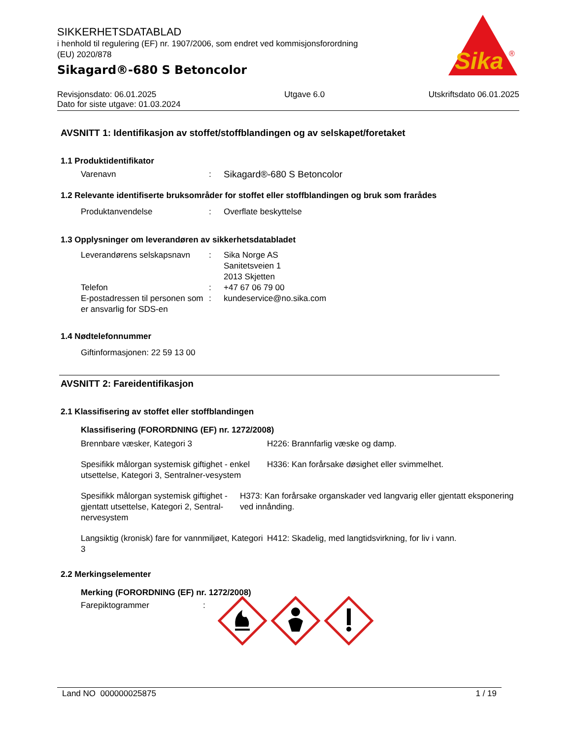Sika
®
SIKKERHETSDATABLAD
i henhold til regulering (EF) nr. 1907/2006, som endret ved kommisjonsforordning
(EU) 2020/878
Sikagard®-680 S Betoncolor
Revisjonsdato: 06.01.2025
Dato for siste utgave: 01.03.2024
Utgave 6.0 Utskriftsdato 06.01.2025
AVSNITT 1: Identifikasjon av stoffet/stoffblandingen og av selskapet/foretaket
1.1 Produktidentifikator
Varenavn : Sikagard®-680 S Betoncolor
1.2 Relevante identifiserte bruksområder for stoffet eller stoffblandingen og bruk som frarådes
Produktanvendelse : Overflate beskyttelse
1.3 Opplysninger om leverandøren av sikkerhetsdatabladet
Leverandørens selskapsnavn
: Sika Norge AS
Sanitetsveien 1
2013 Skjetten
Telefon : +47 67 06 79 00
E-postadressen til personen som er ansvarlig for SDS-en
: kundeservice@no.sika.com
1.4 Nødtelefonnummer
Giftinformasjonen: 22 59 13 00
AVSNITT 2: Fareidentifikasjon
2.1 Klassifisering av stoffet eller stoffblandingen
Klassifisering (FORORDNING (EF) nr. 1272/2008)
Brennbare væsker, Kategori 3 H226: Brannfarlig væske og damp.
Spesifikk målorgan systemisk giftighet - enkel utsettelse, Kategori 3, Sentralner-vesystem
H336: Kan forårsake døsighet eller svimmelhet.
Spesifikk målorgan systemisk giftighet - gjentatt utsettelse, Kategori 2, Sentral-nervesystem
H373: Kan forårsake organskader ved langvarig eller gjentatt eksponering ved innånding.
Langsiktig (kronisk) fare for vannmiljøet, Kategori 3
H412: Skadelig, med langtidsvirkning, for liv i vann.
2.2 Merkingselementer
Merking (FORORDNING (EF) nr. 1272/2008)
Farepiktogrammer :
Land NO 000000025875 1 / 19